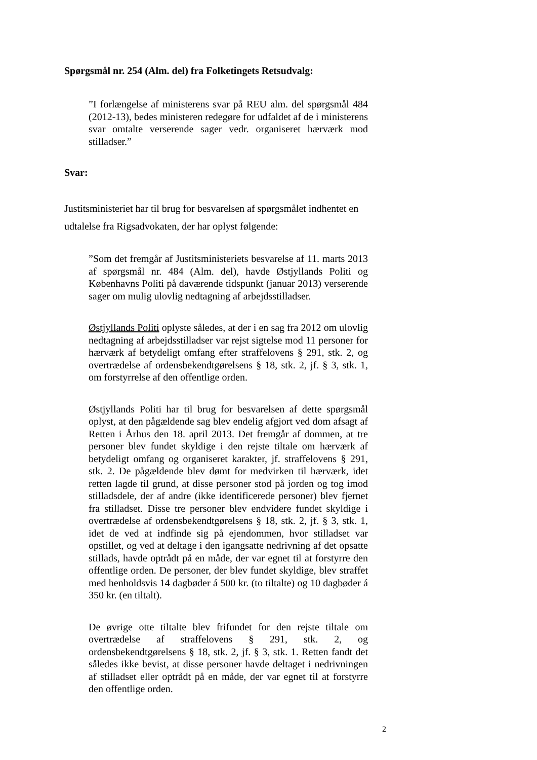Spørgsmål nr. 254 (Alm. del) fra Folketingets Retsudvalg:
”I forlængelse af ministerens svar på REU alm. del spørgsmål 484 (2012-13), bedes ministeren redegøre for udfaldet af de i ministerens svar omtalte verserende sager vedr. organiseret hærværk mod stilladser.”
Svar:
Justitsministeriet har til brug for besvarelsen af spørgsmålet indhentet en udtalelse fra Rigsadvokaten, der har oplyst følgende:
”Som det fremgår af Justitsministeriets besvarelse af 11. marts 2013 af spørgsmål nr. 484 (Alm. del), havde Østjyllands Politi og Københavns Politi på daværende tidspunkt (januar 2013) verserende sager om mulig ulovlig nedtagning af arbejdsstilladser.
Østjyllands Politi oplyste således, at der i en sag fra 2012 om ulovlig nedtagning af arbejdsstilladser var rejst sigtelse mod 11 personer for hærværk af betydeligt omfang efter straffelovens § 291, stk. 2, og overtrædelse af ordensbekendtgørelsens § 18, stk. 2, jf. § 3, stk. 1, om forstyrrelse af den offentlige orden.
Østjyllands Politi har til brug for besvarelsen af dette spørgsmål oplyst, at den pågældende sag blev endelig afgjort ved dom afsagt af Retten i Århus den 18. april 2013. Det fremgår af dommen, at tre personer blev fundet skyldige i den rejste tiltale om hærværk af betydeligt omfang og organiseret karakter, jf. straffelovens § 291, stk. 2. De pågældende blev dømt for medvirken til hærværk, idet retten lagde til grund, at disse personer stod på jorden og tog imod stilladsdele, der af andre (ikke identificerede personer) blev fjernet fra stilladset. Disse tre personer blev endvidere fundet skyldige i overtrædelse af ordensbekendtgørelsens § 18, stk. 2, jf. § 3, stk. 1, idet de ved at indfinde sig på ejendommen, hvor stilladset var opstillet, og ved at deltage i den igangsatte nedrivning af det opsatte stillads, havde optrådt på en måde, der var egnet til at forstyrre den offentlige orden. De personer, der blev fundet skyldige, blev straffet med henholdsvis 14 dagbøder á 500 kr. (to tiltalte) og 10 dagbøder á 350 kr. (en tiltalt).
De øvrige otte tiltalte blev frifundet for den rejste tiltale om overtrædelse af straffelovens § 291, stk. 2, og ordensbekendtgørelsens § 18, stk. 2, jf. § 3, stk. 1. Retten fandt det således ikke bevist, at disse personer havde deltaget i nedrivningen af stilladset eller optrådt på en måde, der var egnet til at forstyrre den offentlige orden.
2